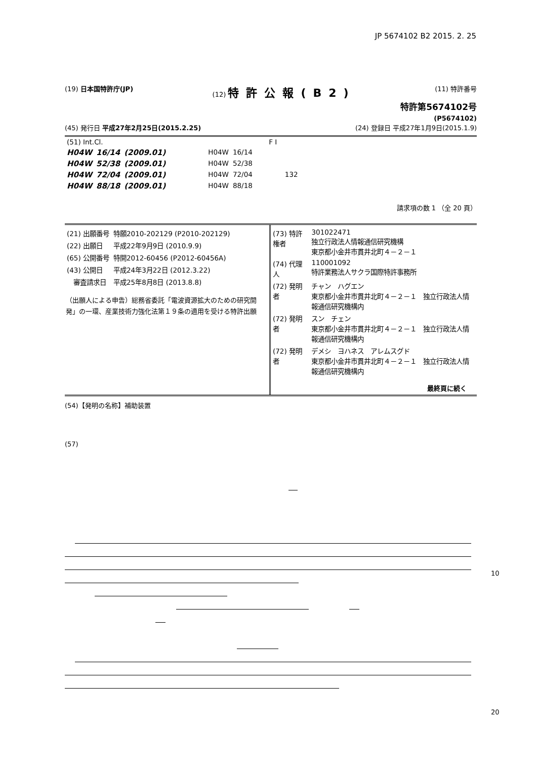JP 5674102 B2 2015. 2. 25
(19) 日本国特許庁(JP) (12) 特許公報(B2) (11) 特許番号
特許第5674102号
(P5674102)
(45) 発行日 平成27年2月25日(2015.2.25) (24) 登録日 平成27年1月9日(2015.1.9)
| (51) Int.Cl. | | | F I | | |
| H04W | 16/14 | (2009.01) | H04W | 16/14 | |
| H04W | 52/38 | (2009.01) | H04W | 52/38 | |
| H04W | 72/04 | (2009.01) | H04W | 72/04 | 132 |
| H04W | 88/18 | (2009.01) | H04W | 88/18 | |
請求項の数 1 （全 20 頁）
| (21) 出願番号 | 特願2010-202129 (P2010-202129) |
| (22) 出願日 | 平成22年9月9日 (2010.9.9) |
| (65) 公開番号 | 特開2012-60456 (P2012-60456A) |
| (43) 公開日 | 平成24年3月22日 (2012.3.22) |
| 審査請求日 | 平成25年8月8日 (2013.8.8) |
（出願人による申告）総務省委託「電波資源拡大のための研究開発」の一環、産業技術力強化法第１９条の適用を受ける特許出願
| (73) 特許権者 | 301022471 独立行政法人情報通信研究機構 東京都小金井市貫井北町４－２－１ |
| (74) 代理人 | 110001092 特許業務法人サクラ国際特許事務所 |
| (72) 発明者 | チャン ハグエン 東京都小金井市貫井北町４－２－１ 独立行政法人情報通信研究機構内 |
| (72) 発明者 | スン チェン 東京都小金井市貫井北町４－２－１ 独立行政法人情報通信研究機構内 |
| (72) 発明者 | デメシ ヨハネス アレムスグド 東京都小金井市貫井北町４－２－１ 独立行政法人情報通信研究機構内 |
最終頁に続く
(54)【発明の名称】補助装置
(57)
10
20